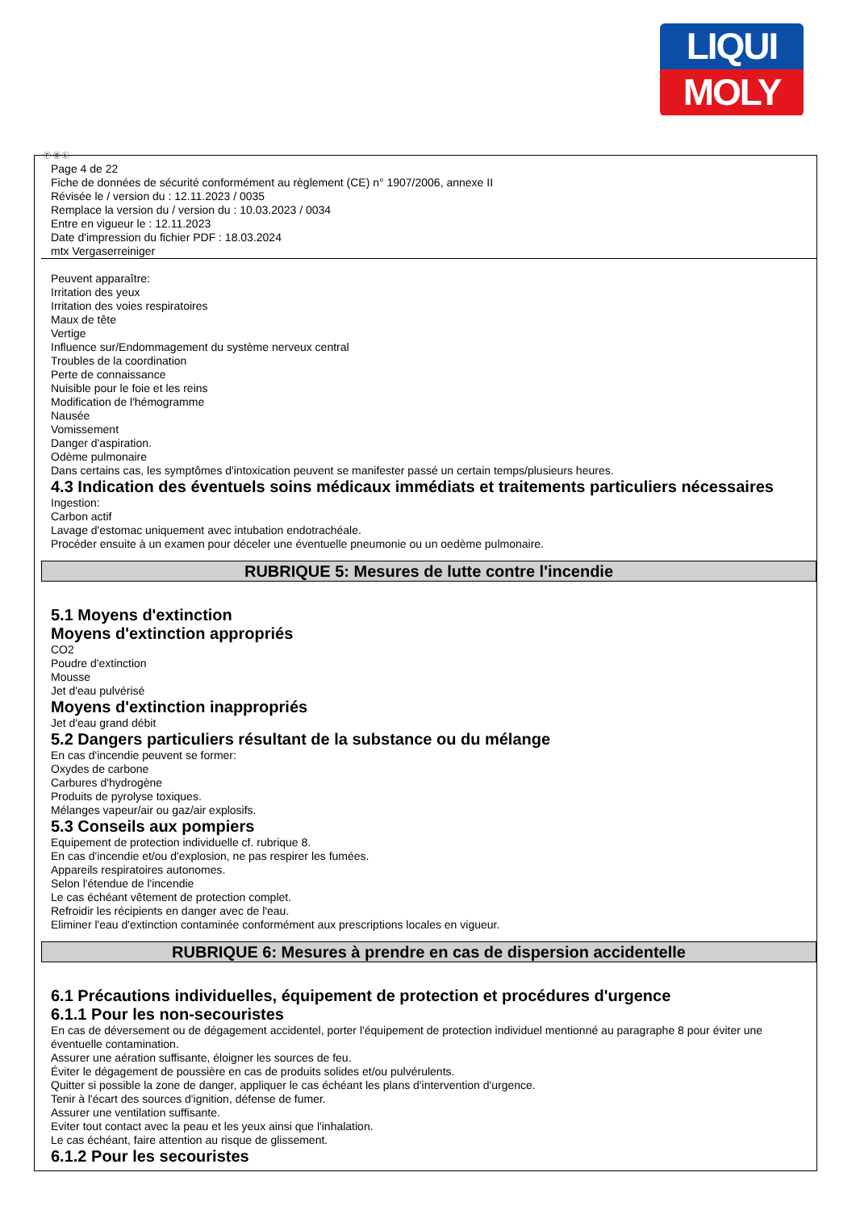LIQUI
MOLY
Ⓕ Ⓑ Ⓛ
Page 4 de 22
Fiche de données de sécurité conformément au règlement (CE) n° 1907/2006, annexe II
Révisée le / version du : 12.11.2023 / 0035
Remplace la version du / version du : 10.03.2023 / 0034
Entre en vigueur le : 12.11.2023
Date d'impression du fichier PDF : 18.03.2024
mtx Vergaserreiniger
Peuvent apparaître:
Irritation des yeux
Irritation des voies respiratoires
Maux de tête
Vertige
Influence sur/Endommagement du système nerveux central
Troubles de la coordination
Perte de connaissance
Nuisible pour le foie et les reins
Modification de l'hémogramme
Nausée
Vomissement
Danger d'aspiration.
Odème pulmonaire
Dans certains cas, les symptômes d'intoxication peuvent se manifester passé un certain temps/plusieurs heures.
4.3 Indication des éventuels soins médicaux immédiats et traitements particuliers nécessaires
Ingestion:
Carbon actif
Lavage d'estomac uniquement avec intubation endotrachéale.
Procéder ensuite à un examen pour déceler une éventuelle pneumonie ou un oedème pulmonaire.
RUBRIQUE 5: Mesures de lutte contre l'incendie
5.1 Moyens d'extinction
Moyens d'extinction appropriés
CO2
Poudre d'extinction
Mousse
Jet d'eau pulvérisé
Moyens d'extinction inappropriés
Jet d'eau grand débit
5.2 Dangers particuliers résultant de la substance ou du mélange
En cas d'incendie peuvent se former:
Oxydes de carbone
Carbures d'hydrogène
Produits de pyrolyse toxiques.
Mélanges vapeur/air ou gaz/air explosifs.
5.3 Conseils aux pompiers
Equipement de protection individuelle cf. rubrique 8.
En cas d'incendie et/ou d'explosion, ne pas respirer les fumées.
Appareils respiratoires autonomes.
Selon l'étendue de l'incendie
Le cas échéant vêtement de protection complet.
Refroidir les récipients en danger avec de l'eau.
Eliminer l'eau d'extinction contaminée conformément aux prescriptions locales en vigueur.
RUBRIQUE 6: Mesures à prendre en cas de dispersion accidentelle
6.1 Précautions individuelles, équipement de protection et procédures d'urgence
6.1.1 Pour les non-secouristes
En cas de déversement ou de dégagement accidentel, porter l'équipement de protection individuel mentionné au paragraphe 8 pour éviter une éventuelle contamination.
Assurer une aération suffisante, éloigner les sources de feu.
Éviter le dégagement de poussière en cas de produits solides et/ou pulvérulents.
Quitter si possible la zone de danger, appliquer le cas échéant les plans d'intervention d'urgence.
Tenir à l'écart des sources d'ignition, défense de fumer.
Assurer une ventilation suffisante.
Eviter tout contact avec la peau et les yeux ainsi que l'inhalation.
Le cas échéant, faire attention au risque de glissement.
6.1.2 Pour les secouristes